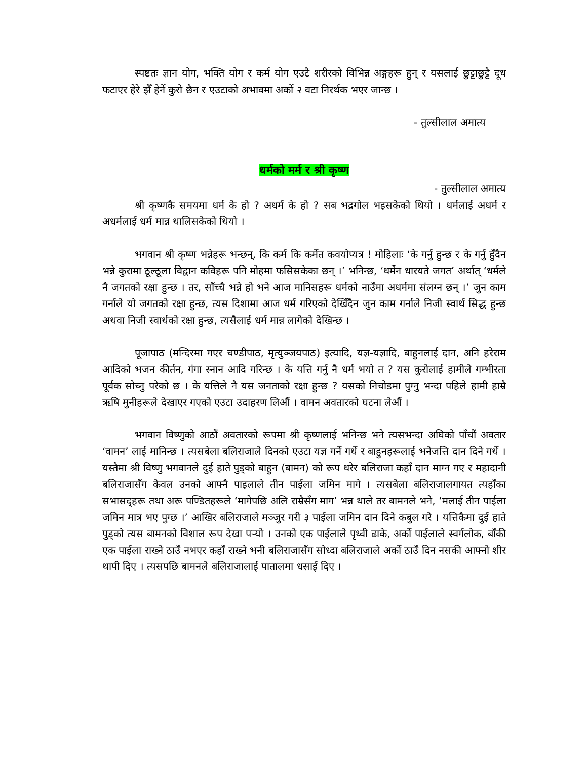स्पष्टतः ज्ञान योग, भक्ति योग र कर्म योग एउटै शरीरको विभिन्न अङ्गहरू हुन् र यसलाई छुट्टाछुट्टै दूध फटाएर हेरे झैँ हेर्ने कुरो छैन र एउटाको अभावमा अर्को २ वटा निरर्थक भएर जान्छ ।
- तुल्सीलाल अमात्य
धर्मको मर्म र श्री कृष्ण
- तुल्सीलाल अमात्य
श्री कृष्णकै समयमा धर्म के हो ? अधर्म के हो ? सब भद्रगोल भइसकेको थियो । धर्मलाई अधर्म र अधर्मलाई धर्म मान्न थालिसकेको थियो ।
भगवान श्री कृष्ण भन्नेहरू भन्छन्, कि कर्म कि कर्मेत कवयोप्यत्र ! मोहिलाः ‘के गर्नु हुन्छ र के गर्नु हुँदैन भन्ने कुरामा ठूल्ठूला विद्वान कविहरू पनि मोहमा फसिसकेका छन् ।’ भनिन्छ, ‘धर्मेन धारयते जगत’ अर्थात् ‘धर्मले नै जगतको रक्षा हुन्छ । तर, साँच्चै भन्ने हो भने आज मानिसहरू धर्मको नाउँमा अधर्ममा संलग्न छन् ।’ जुन काम गर्नाले यो जगतको रक्षा हुन्छ, त्यस दिशामा आज धर्म गरिएको देखिँदैन जुन काम गर्नाले निजी स्वार्थ सिद्ध हुन्छ अथवा निजी स्वार्थको रक्षा हुन्छ, त्यसैलाई धर्म मान्न लागेको देखिन्छ ।
पूजापाठ (मन्दिरमा गएर चण्डीपाठ, मृत्युञ्जयपाठ) इत्यादि, यज्ञ-यज्ञादि, बाहुनलाई दान, अनि हरेराम आदिको भजन कीर्तन, गंगा स्नान आदि गरिन्छ । के यत्ति गर्नु नै धर्म भयो त ? यस कुरोलाई हामीले गम्भीरता पूर्वक सोच्नु परेको छ । के यत्तिले नै यस जनताको रक्षा हुन्छ ? यसको निचोडमा पुग्नु भन्दा पहिले हामी हाम्रै ऋषि मुनीहरूले देखाएर गएको एउटा उदाहरण लिऔं । वामन अवतारको घटना लेऔं ।
भगवान विष्णुको आठौं अवतारको रूपमा श्री कृष्णलाई भनिन्छ भने त्यसभन्दा अघिको पाँचौं अवतार ‘वामन’ लाई मानिन्छ । त्यसबेला बलिराजाले दिनको एउटा यज्ञ गर्ने गर्थे र बाहुनहरूलाई भनेजत्ति दान दिने गर्थे । यस्तैमा श्री विष्णु भगवानले दुई हाते पुड्को बाहुन (बामन) को रूप धरेर बलिराजा कहाँ दान माग्न गए र महादानी बलिराजासँग केवल उनको आफ्नै पाइलाले तीन पाईला जमिन मागे । त्यसबेला बलिराजालगायत त्यहाँका सभासद्हरू तथा अरू पण्डितहरूले ‘मागेपछि अलि राम्रैसँग माग’ भन्न थाले तर बामनले भने, ‘मलाई तीन पाईला जमिन मात्र भए पुग्छ ।’ आखिर बलिराजाले मञ्जुर गरी ३ पाईला जमिन दान दिने कबुल गरे । यत्तिकैमा दुई हाते पुड्को त्यस बामनको विशाल रूप देखा पर्‍यो । उनको एक पाईलाले पृथ्वी ढाके, अर्को पाईलाले स्वर्गलोक, बाँकी एक पाईला राख्ने ठाउँ नभएर कहाँ राख्ने भनी बलिराजासँग सोध्दा बलिराजाले अर्को ठाउँ दिन नसकी आफ्नो शीर थापी दिए । त्यसपछि बामनले बलिराजालाई पातालमा धसाई दिए ।